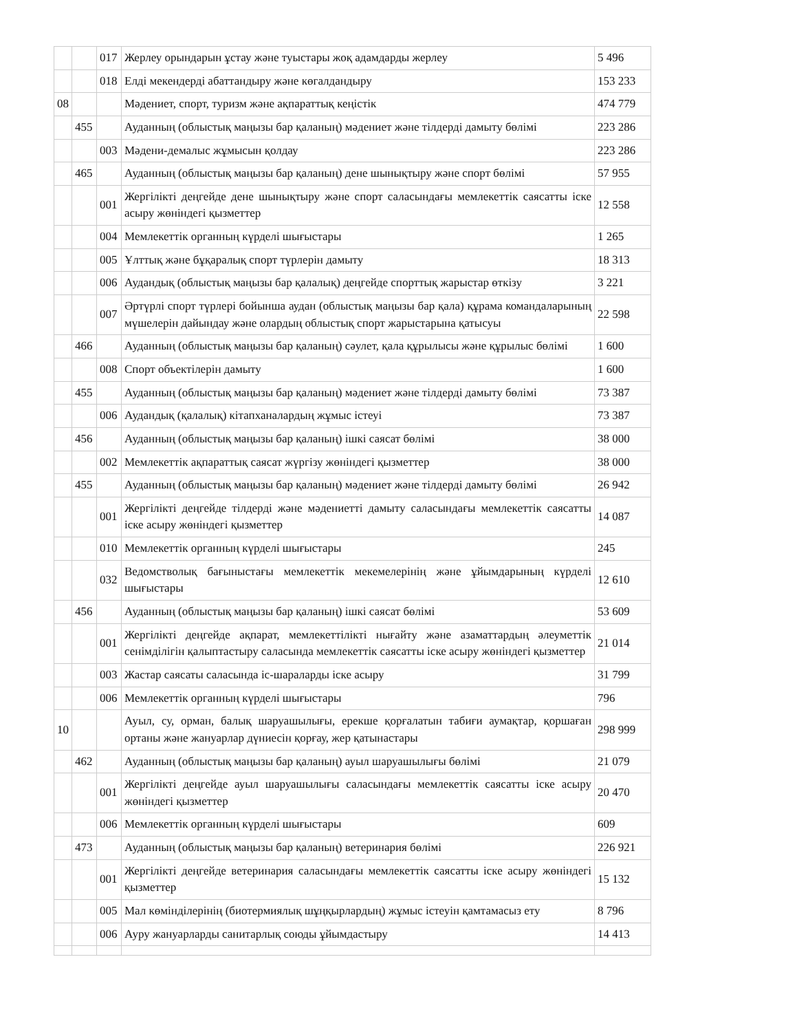| | | 017 | Жерлеу орындарын ұстау және туыстары жоқ адамдарды жерлеу | 5 496 |
| | | 018 | Елді мекендерді абаттандыру және көгалдандыру | 153 233 |
| 08 | | | Мәдениет, спорт, туризм және ақпараттық кеңістік | 474 779 |
| | 455 | | Ауданның (облыстық маңызы бар қаланың) мәдениет және тілдерді дамыту бөлімі | 223 286 |
| | | 003 | Мәдени-демалыс жұмысын қолдау | 223 286 |
| | 465 | | Ауданның (облыстық маңызы бар қаланың) дене шынықтыру және спорт бөлімі | 57 955 |
| | | 001 | Жергілікті деңгейде дене шынықтыру және спорт саласындағы мемлекеттік саясатты іске асыру жөніндегі қызметтер | 12 558 |
| | | 004 | Мемлекеттік органның күрделі шығыстары | 1 265 |
| | | 005 | Ұлттық және бұқаралық спорт түрлерін дамыту | 18 313 |
| | | 006 | Аудандық (облыстық маңызы бар қалалық) деңгейде спорттық жарыстар өткізу | 3 221 |
| | | 007 | Әртүрлі спорт түрлері бойынша аудан (облыстық маңызы бар қала) құрама командаларының мүшелерін дайындау және олардың облыстық спорт жарыстарына қатысуы | 22 598 |
| | 466 | | Ауданның (облыстық маңызы бар қаланың) сәулет, қала құрылысы және құрылыс бөлімі | 1 600 |
| | | 008 | Спорт объектілерін дамыту | 1 600 |
| | 455 | | Ауданның (облыстық маңызы бар қаланың) мәдениет және тілдерді дамыту бөлімі | 73 387 |
| | | 006 | Аудандық (қалалық) кітапханалардың жұмыс істеуі | 73 387 |
| | 456 | | Ауданның (облыстық маңызы бар қаланың) ішкі саясат бөлімі | 38 000 |
| | | 002 | Мемлекеттік ақпараттық саясат жүргізу жөніндегі қызметтер | 38 000 |
| | 455 | | Ауданның (облыстық маңызы бар қаланың) мәдениет және тілдерді дамыту бөлімі | 26 942 |
| | | 001 | Жергілікті деңгейде тілдерді және мәдениетті дамыту саласындағы мемлекеттік саясатты іске асыру жөніндегі қызметтер | 14 087 |
| | | 010 | Мемлекеттік органның күрделі шығыстары | 245 |
| | | 032 | Ведомстволық бағыныстағы мемлекеттік мекемелерінің және ұйымдарының күрделі шығыстары | 12 610 |
| | 456 | | Ауданның (облыстық маңызы бар қаланың) ішкі саясат бөлімі | 53 609 |
| | | 001 | Жергілікті деңгейде ақпарат, мемлекеттілікті нығайту және азаматтардың әлеуметтік сенімділігін қалыптастыру саласында мемлекеттік саясатты іске асыру жөніндегі қызметтер | 21 014 |
| | | 003 | Жастар саясаты саласында іс-шараларды іске асыру | 31 799 |
| | | 006 | Мемлекеттік органның күрделі шығыстары | 796 |
| 10 | | | Ауыл, су, орман, балық шаруашылығы, ерекше қорғалатын табиғи аумақтар, қоршаған ортаны және жануарлар дүниесін қорғау, жер қатынастары | 298 999 |
| | 462 | | Ауданның (облыстық маңызы бар қаланың) ауыл шаруашылығы бөлімі | 21 079 |
| | | 001 | Жергілікті деңгейде ауыл шаруашылығы саласындағы мемлекеттік саясатты іске асыру жөніндегі қызметтер | 20 470 |
| | | 006 | Мемлекеттік органның күрделі шығыстары | 609 |
| | 473 | | Ауданның (облыстық маңызы бар қаланың) ветеринария бөлімі | 226 921 |
| | | 001 | Жергілікті деңгейде ветеринария саласындағы мемлекеттік саясатты іске асыру жөніндегі қызметтер | 15 132 |
| | | 005 | Мал көмінділерінің (биотермиялық шұңқырлардың) жұмыс істеуін қамтамасыз ету | 8 796 |
| | | 006 | Ауру жануарларды санитарлық союды ұйымдастыру | 14 413 |